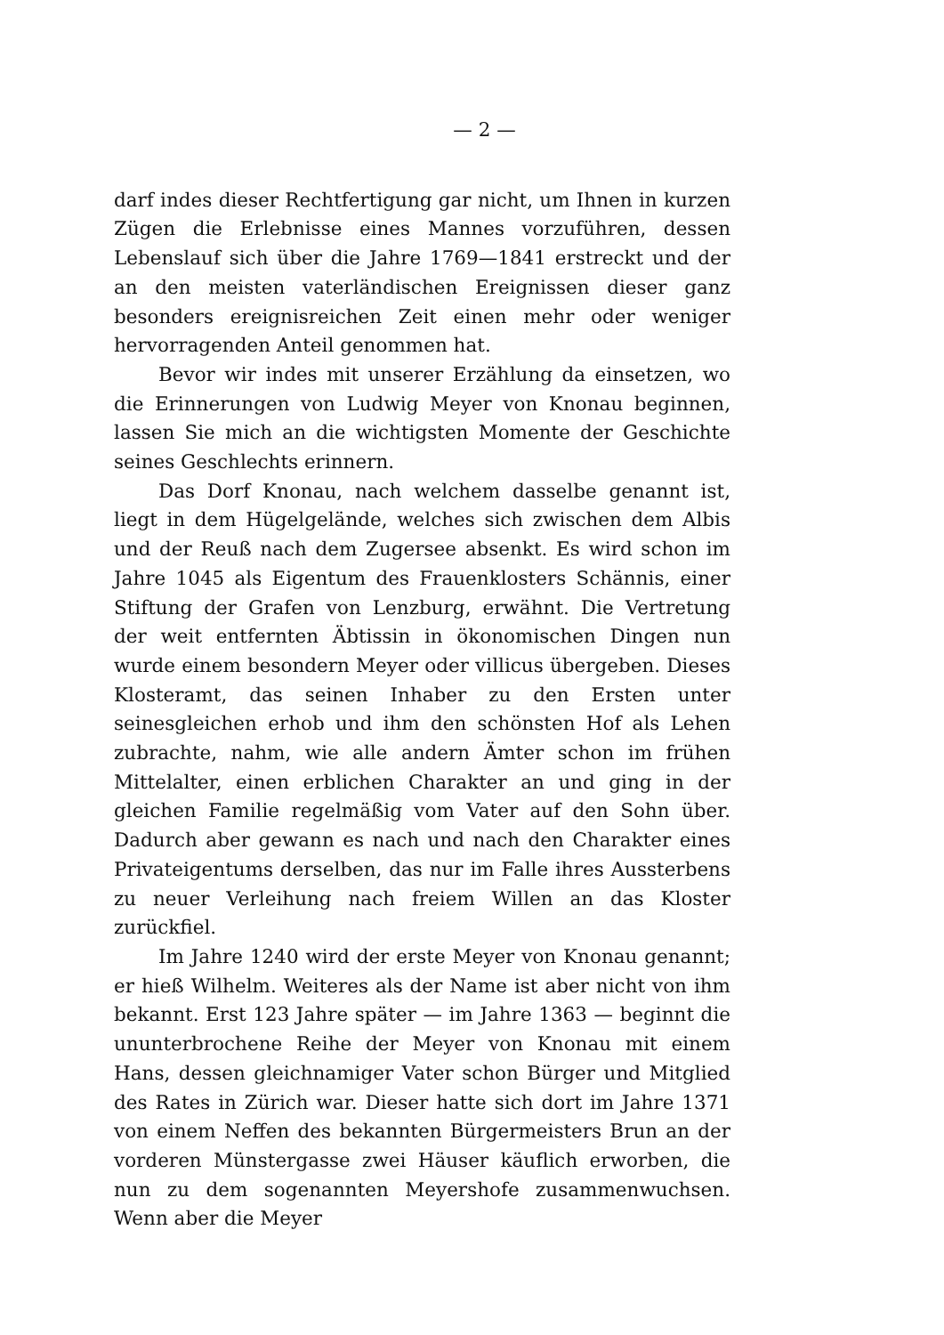— 2 —
darf indes dieser Rechtfertigung gar nicht, um Ihnen in kurzen Zügen die Erlebnisse eines Mannes vorzuführen, dessen Lebens­lauf sich über die Jahre 1769—1841 erstreckt und der an den mei­sten vaterländischen Ereignissen dieser ganz besonders ereignis­reichen Zeit einen mehr oder weniger hervorragenden Anteil ge­nommen hat.
Bevor wir indes mit unserer Erzählung da einsetzen, wo die Erinnerungen von Ludwig Meyer von Knonau beginnen, lassen Sie mich an die wichtigsten Momente der Geschichte seines Ge­schlechts erinnern.
Das Dorf Knonau, nach welchem dasselbe genannt ist, liegt in dem Hügelgelände, welches sich zwischen dem Albis und der Reuß nach dem Zugersee absenkt. Es wird schon im Jahre 1045 als Eigentum des Frauenklosters Schännis, einer Stiftung der Grafen von Lenzburg, erwähnt. Die Vertretung der weit ent­fernten Äbtissin in ökonomischen Dingen nun wurde einem be­sondern Meyer oder villicus übergeben. Dieses Klosteramt, das seinen Inhaber zu den Ersten unter seinesgleichen erhob und ihm den schönsten Hof als Lehen zubrachte, nahm, wie alle andern Ämter schon im frühen Mittelalter, einen erblichen Charakter an und ging in der gleichen Familie regelmäßig vom Vater auf den Sohn über. Dadurch aber gewann es nach und nach den Cha­rakter eines Privateigentums derselben, das nur im Falle ihres Aussterbens zu neuer Verleihung nach freiem Willen an das Kloster zurückfiel.
Im Jahre 1240 wird der erste Meyer von Knonau genannt; er hieß Wilhelm. Weiteres als der Name ist aber nicht von ihm bekannt. Erst 123 Jahre später — im Jahre 1363 — beginnt die ununterbrochene Reihe der Meyer von Knonau mit einem Hans, dessen gleichnamiger Vater schon Bürger und Mitglied des Rates in Zürich war. Dieser hatte sich dort im Jahre 1371 von einem Neffen des bekannten Bürgermeisters Brun an der vorderen Münstergasse zwei Häuser käuflich erworben, die nun zu dem so­genannten Meyershofe zusammenwuchsen. Wenn aber die Meyer